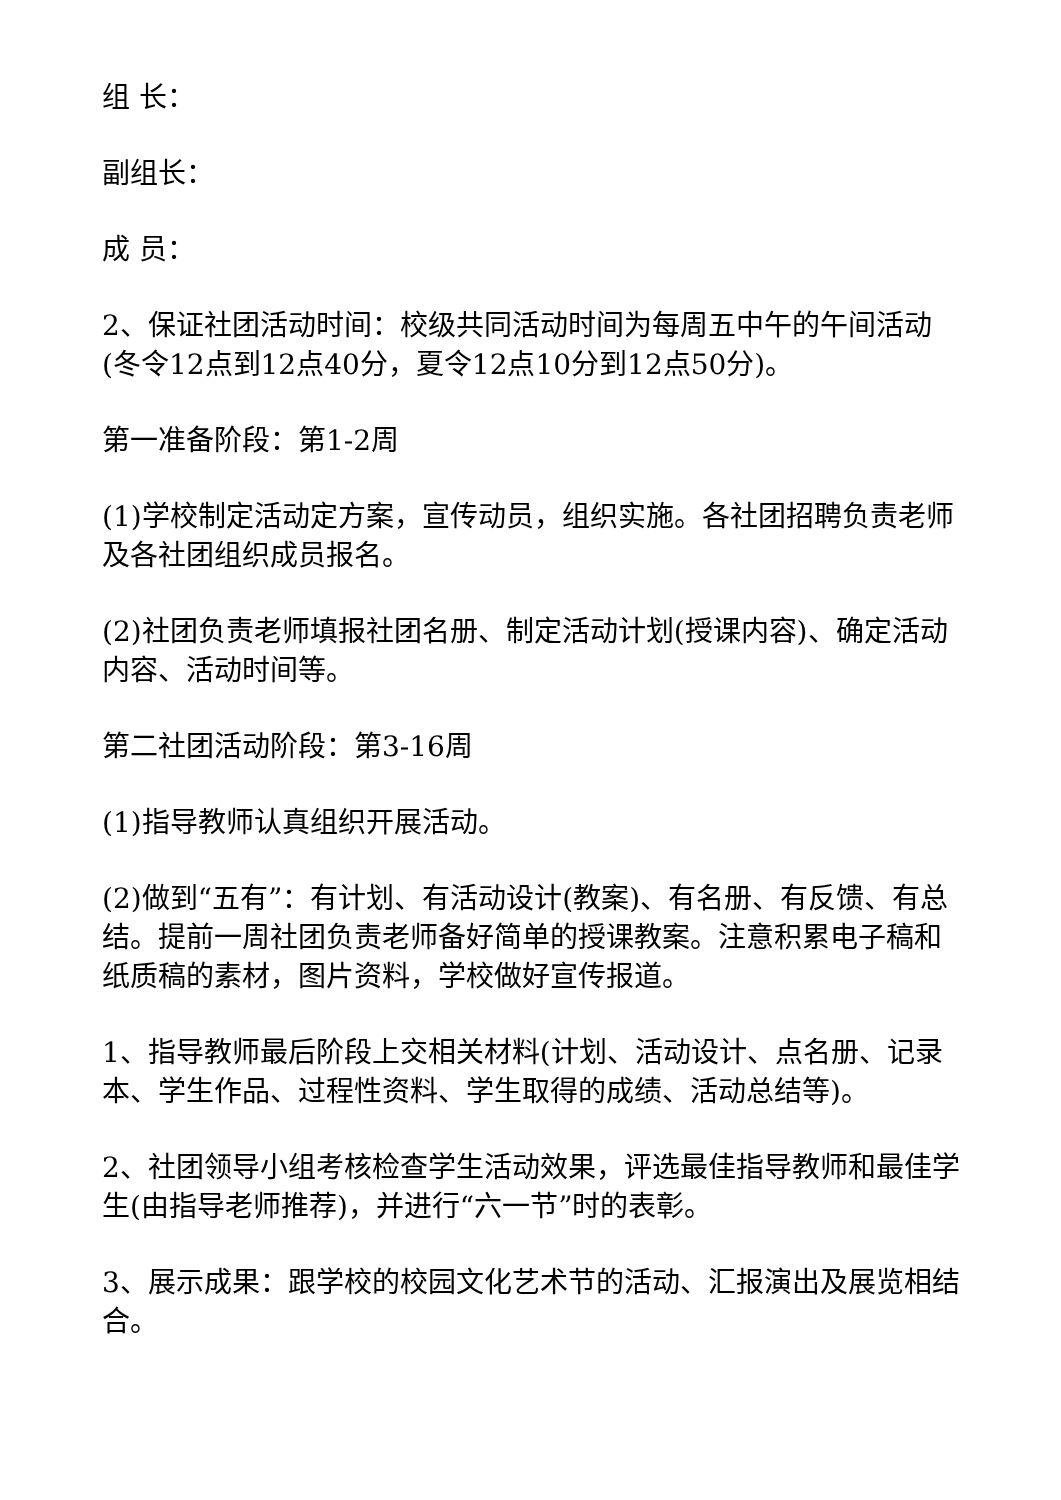组 长：
副组长：
成 员：
2、保证社团活动时间：校级共同活动时间为每周五中午的午间活动(冬令12点到12点40分，夏令12点10分到12点50分)。
第一准备阶段：第1-2周
(1)学校制定活动定方案，宣传动员，组织实施。各社团招聘负责老师及各社团组织成员报名。
(2)社团负责老师填报社团名册、制定活动计划(授课内容)、确定活动内容、活动时间等。
第二社团活动阶段：第3-16周
(1)指导教师认真组织开展活动。
(2)做到“五有”：有计划、有活动设计(教案)、有名册、有反馈、有总结。提前一周社团负责老师备好简单的授课教案。注意积累电子稿和纸质稿的素材，图片资料，学校做好宣传报道。
1、指导教师最后阶段上交相关材料(计划、活动设计、点名册、记录本、学生作品、过程性资料、学生取得的成绩、活动总结等)。
2、社团领导小组考核检查学生活动效果，评选最佳指导教师和最佳学生(由指导老师推荐)，并进行“六一节”时的表彰。
3、展示成果：跟学校的校园文化艺术节的活动、汇报演出及展览相结合。